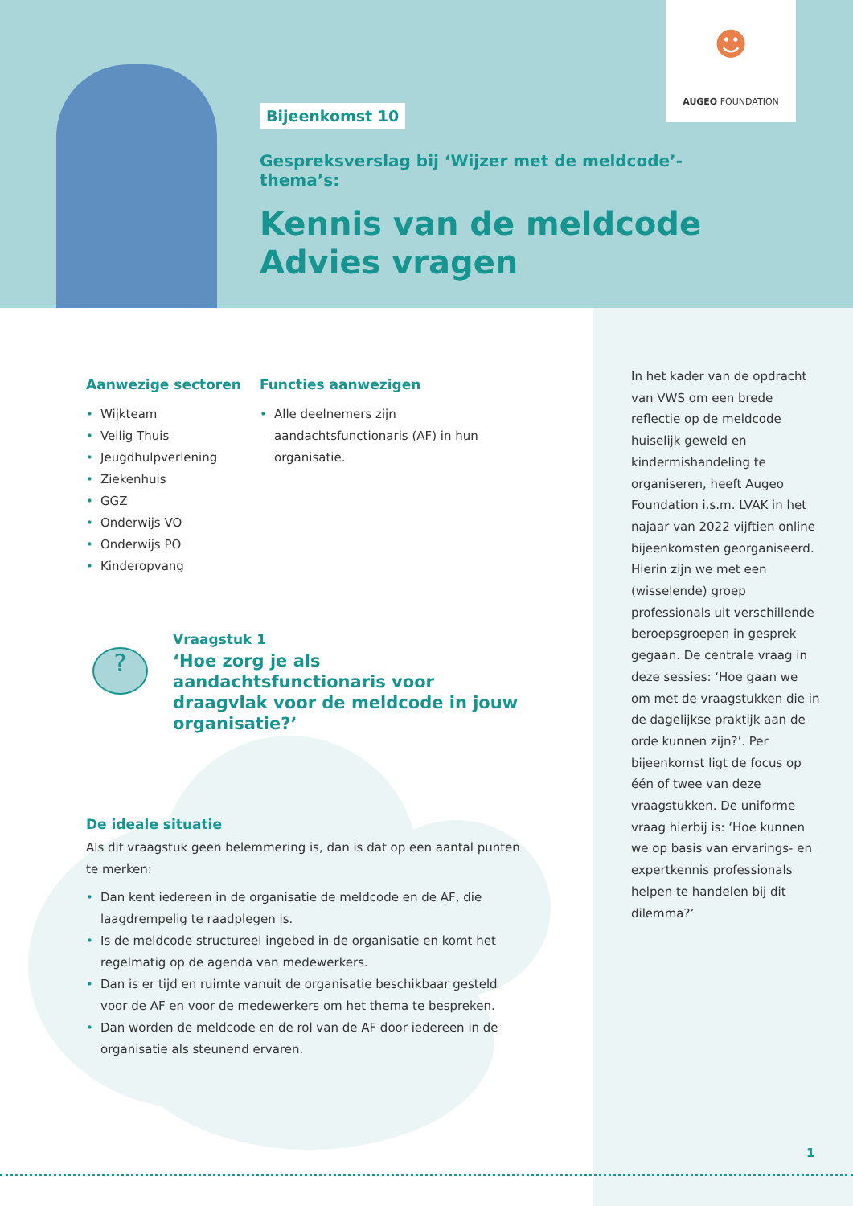☻
AUGEO FOUNDATION
Bijeenkomst 10
Gespreksverslag bij ‘Wijzer met de meldcode’-thema’s:
Kennis van de meldcode
Advies vragen
Aanwezige sectoren
• Wijkteam
• Veilig Thuis
• Jeugdhulpverlening
• Ziekenhuis
• GGZ
• Onderwijs VO
• Onderwijs PO
• Kinderopvang
Functies aanwezigen
• Alle deelnemers zijn aandachtsfunctionaris (AF) in hun organisatie.
?
Vraagstuk 1
‘Hoe zorg je als aandachtsfunctionaris voor draagvlak voor de meldcode in jouw organisatie?’
De ideale situatie
Als dit vraagstuk geen belemmering is, dan is dat op een aantal punten te merken:
• Dan kent iedereen in de organisatie de meldcode en de AF, die laagdrempelig te raadplegen is.
• Is de meldcode structureel ingebed in de organisatie en komt het regelmatig op de agenda van medewerkers.
• Dan is er tijd en ruimte vanuit de organisatie beschikbaar gesteld voor de AF en voor de medewerkers om het thema te bespreken.
• Dan worden de meldcode en de rol van de AF door iedereen in de organisatie als steunend ervaren.
In het kader van de opdracht van VWS om een brede reflectie op de meldcode huiselijk geweld en kindermishandeling te organiseren, heeft Augeo Foundation i.s.m. LVAK in het najaar van 2022 vijftien online bijeenkomsten georganiseerd. Hierin zijn we met een (wisselende) groep professionals uit verschillende beroepsgroepen in gesprek gegaan. De centrale vraag in deze sessies: ‘Hoe gaan we om met de vraagstukken die in de dagelijkse praktijk aan de orde kunnen zijn?’. Per bijeenkomst ligt de focus op één of twee van deze vraagstukken. De uniforme vraag hierbij is: ‘Hoe kunnen we op basis van ervarings- en expertkennis professionals helpen te handelen bij dit dilemma?’
1